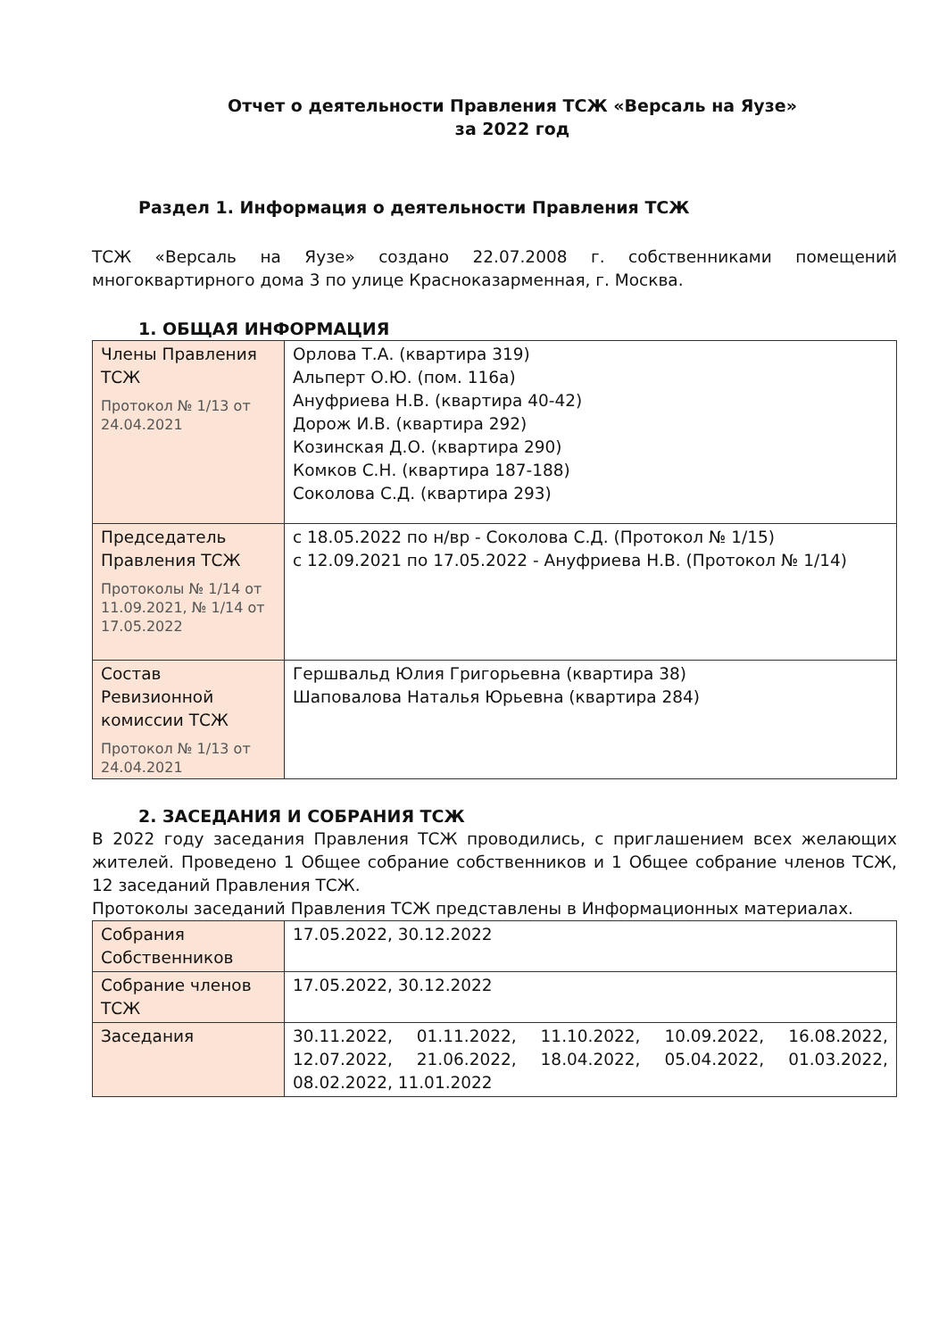Отчет о деятельности Правления ТСЖ «Версаль на Яузе»
за 2022 год
Раздел 1. Информация о деятельности Правления ТСЖ
ТСЖ «Версаль на Яузе» создано 22.07.2008 г. собственниками помещений многоквартирного дома 3 по улице Красноказарменная, г. Москва.
1. ОБЩАЯ ИНФОРМАЦИЯ
| Члены Правления ТСЖ Протокол № 1/13 от 24.04.2021 | Орлова Т.А. (квартира 319) Альперт О.Ю. (пом. 116а) Ануфриева Н.В. (квартира 40-42) Дорож И.В. (квартира 292) Козинская Д.О. (квартира 290) Комков С.Н. (квартира 187-188) Соколова С.Д. (квартира 293) |
| Председатель Правления ТСЖ Протоколы № 1/14 от 11.09.2021, № 1/14 от 17.05.2022 | с 18.05.2022 по н/вр - Соколова С.Д. (Протокол № 1/15) с 12.09.2021 по 17.05.2022 - Ануфриева Н.В. (Протокол № 1/14) |
| Состав Ревизионной комиссии ТСЖ Протокол № 1/13 от 24.04.2021 | Гершвальд Юлия Григорьевна (квартира 38) Шаповалова Наталья Юрьевна (квартира 284) |
2. ЗАСЕДАНИЯ И СОБРАНИЯ ТСЖ
В 2022 году заседания Правления ТСЖ проводились, с приглашением всех желающих жителей. Проведено 1 Общее собрание собственников и 1 Общее собрание членов ТСЖ, 12 заседаний Правления ТСЖ.
Протоколы заседаний Правления ТСЖ представлены в Информационных материалах.
| Собрания Собственников | 17.05.2022, 30.12.2022 |
| Собрание членов ТСЖ | 17.05.2022, 30.12.2022 |
| Заседания | 30.11.2022, 01.11.2022, 11.10.2022, 10.09.2022, 16.08.2022, 12.07.2022, 21.06.2022, 18.04.2022, 05.04.2022, 01.03.2022, 08.02.2022, 11.01.2022 |